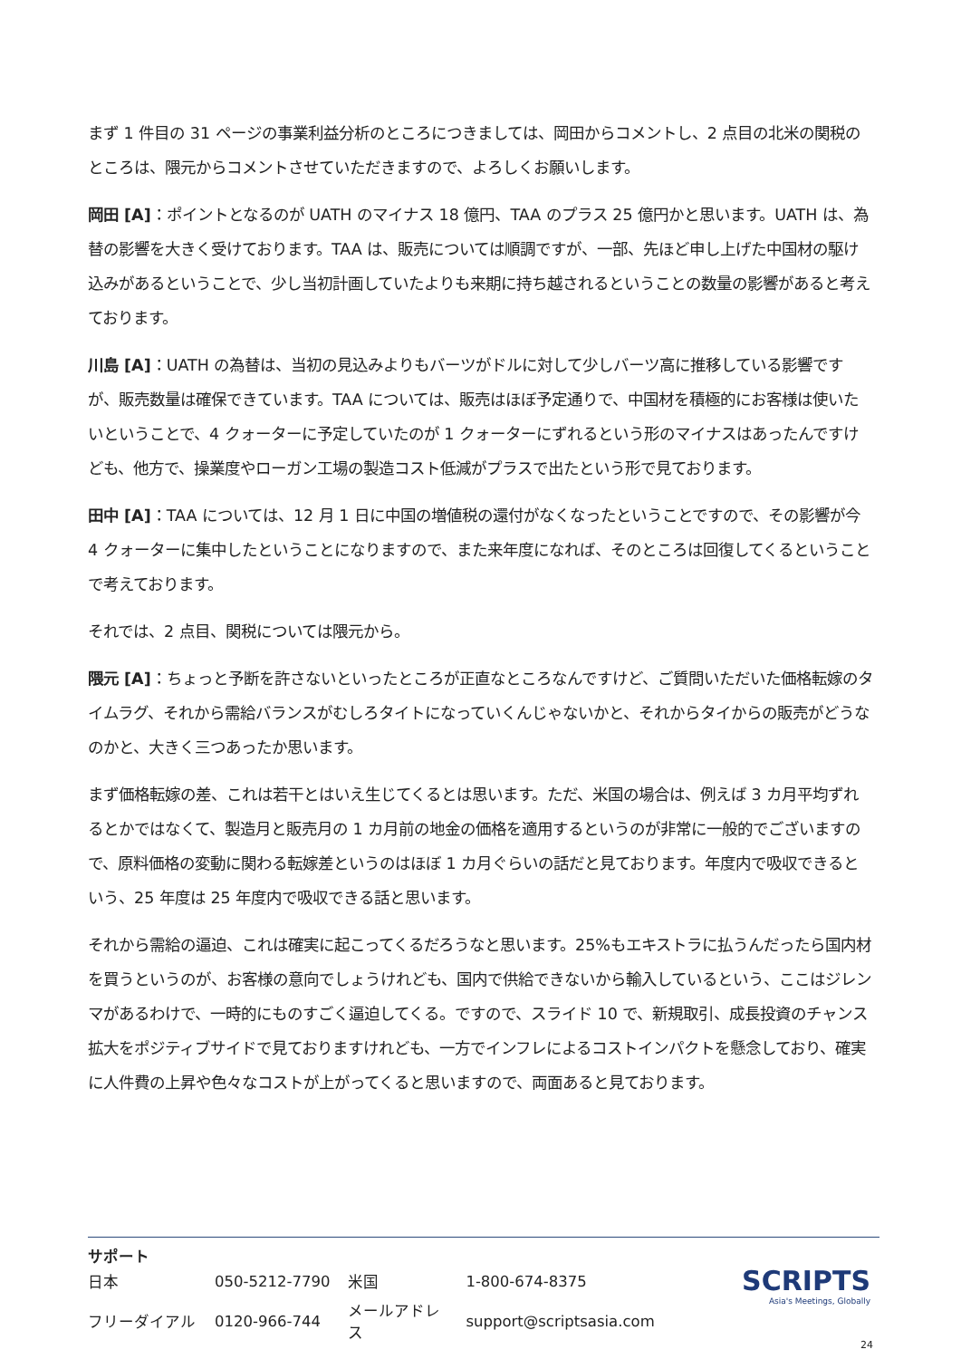まず 1 件目の 31 ページの事業利益分析のところにつきましては、岡田からコメントし、2 点目の北米の関税のところは、隈元からコメントさせていただきますので、よろしくお願いします。
岡田 [A]：ポイントとなるのが UATH のマイナス 18 億円、TAA のプラス 25 億円かと思います。UATH は、為替の影響を大きく受けております。TAA は、販売については順調ですが、一部、先ほど申し上げた中国材の駆け込みがあるということで、少し当初計画していたよりも来期に持ち越されるということの数量の影響があると考えております。
川島 [A]：UATH の為替は、当初の見込みよりもバーツがドルに対して少しバーツ高に推移している影響ですが、販売数量は確保できています。TAA については、販売はほぼ予定通りで、中国材を積極的にお客様は使いたいということで、4 クォーターに予定していたのが 1 クォーターにずれるという形のマイナスはあったんですけども、他方で、操業度やローガン工場の製造コスト低減がプラスで出たという形で見ております。
田中 [A]：TAA については、12 月 1 日に中国の増値税の還付がなくなったということですので、その影響が今 4 クォーターに集中したということになりますので、また来年度になれば、そのところは回復してくるということで考えております。
それでは、2 点目、関税については隈元から。
隈元 [A]：ちょっと予断を許さないといったところが正直なところなんですけど、ご質問いただいた価格転嫁のタイムラグ、それから需給バランスがむしろタイトになっていくんじゃないかと、それからタイからの販売がどうなのかと、大きく三つあったか思います。
まず価格転嫁の差、これは若干とはいえ生じてくるとは思います。ただ、米国の場合は、例えば 3 カ月平均ずれるとかではなくて、製造月と販売月の 1 カ月前の地金の価格を適用するというのが非常に一般的でございますので、原料価格の変動に関わる転嫁差というのはほぼ 1 カ月ぐらいの話だと見ております。年度内で吸収できるという、25 年度は 25 年度内で吸収できる話と思います。
それから需給の逼迫、これは確実に起こってくるだろうなと思います。25%もエキストラに払うんだったら国内材を買うというのが、お客様の意向でしょうけれども、国内で供給できないから輸入しているという、ここはジレンマがあるわけで、一時的にものすごく逼迫してくる。ですので、スライド 10 で、新規取引、成長投資のチャンス拡大をポジティブサイドで見ておりますけれども、一方でインフレによるコストインパクトを懸念しており、確実に人件費の上昇や色々なコストが上がってくると思いますので、両面あると見ております。
サポート
| 日本 | 050-5212-7790 | 米国 | 1-800-674-8375 |
| フリーダイアル | 0120-966-744 | メールアドレス | support@scriptsasia.com |
SCRIPTS
Asia's Meetings, Globally
24